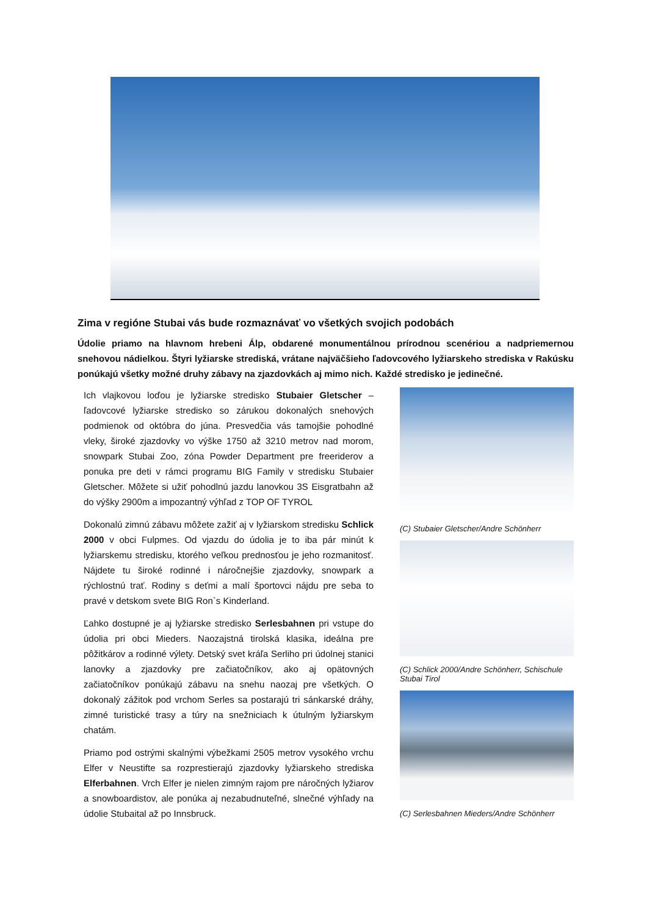Zima v regióne Stubai vás bude rozmaznávať vo všetkých svojich podobách
Údolie priamo na hlavnom hrebeni Álp, obdarené monumentálnou prírodnou scenériou a nadpriemernou snehovou nádielkou. Štyri lyžiarske strediská, vrátane najväčšieho ľadovcového lyžiarskeho strediska v Rakúsku ponúkajú všetky možné druhy zábavy na zjazdovkách aj mimo nich. Každé stredisko je jedinečné.
Ich vlajkovou loďou je lyžiarske stredisko Stubaier Gletscher – ľadovcové lyžiarske stredisko so zárukou dokonalých snehových podmienok od októbra do júna. Presvedčia vás tamojšie pohodlné vleky, široké zjazdovky vo výške 1750 až 3210 metrov nad morom, snowpark Stubai Zoo, zóna Powder Department pre freeriderov a ponuka pre deti v rámci programu BIG Family v stredisku Stubaier Gletscher. Môžete si užiť pohodlnú jazdu lanovkou 3S Eisgratbahn až do výšky 2900m a impozantný výhľad z TOP OF TYROL
Dokonalú zimnú zábavu môžete zažiť aj v lyžiarskom stredisku Schlick 2000 v obci Fulpmes. Od vjazdu do údolia je to iba pár minút k lyžiarskemu stredisku, ktorého veľkou prednosťou je jeho rozmanitosť. Nájdete tu široké rodinné i náročnejšie zjazdovky, snowpark a rýchlostnú trať. Rodiny s deťmi a malí športovci nájdu pre seba to pravé v detskom svete BIG Ron`s Kinderland.
Ľahko dostupné je aj lyžiarske stredisko Serlesbahnen pri vstupe do údolia pri obci Mieders. Naozajstná tirolská klasika, ideálna pre pôžitkárov a rodinné výlety. Detský svet kráľa Serliho pri údolnej stanici lanovky a zjazdovky pre začiatočníkov, ako aj opätovných začiatočníkov ponúkajú zábavu na snehu naozaj pre všetkých. O dokonalý zážitok pod vrchom Serles sa postarajú tri sánkarské dráhy, zimné turistické trasy a túry na snežniciach k útulným lyžiarskym chatám.
Priamo pod ostrými skalnými výbežkami 2505 metrov vysokého vrchu Elfer v Neustifte sa rozprestierajú zjazdovky lyžiarskeho strediska Elferbahnen. Vrch Elfer je nielen zimným rajom pre náročných lyžiarov a snowboardistov, ale ponúka aj nezabudnuteľné, slnečné výhľady na údolie Stubaital až po Innsbruck.
(C) Stubaier Gletscher/Andre Schönherr
(C) Schlick 2000/Andre Schönherr, Schischule Stubai Tirol
(C) Serlesbahnen Mieders/Andre Schönherr